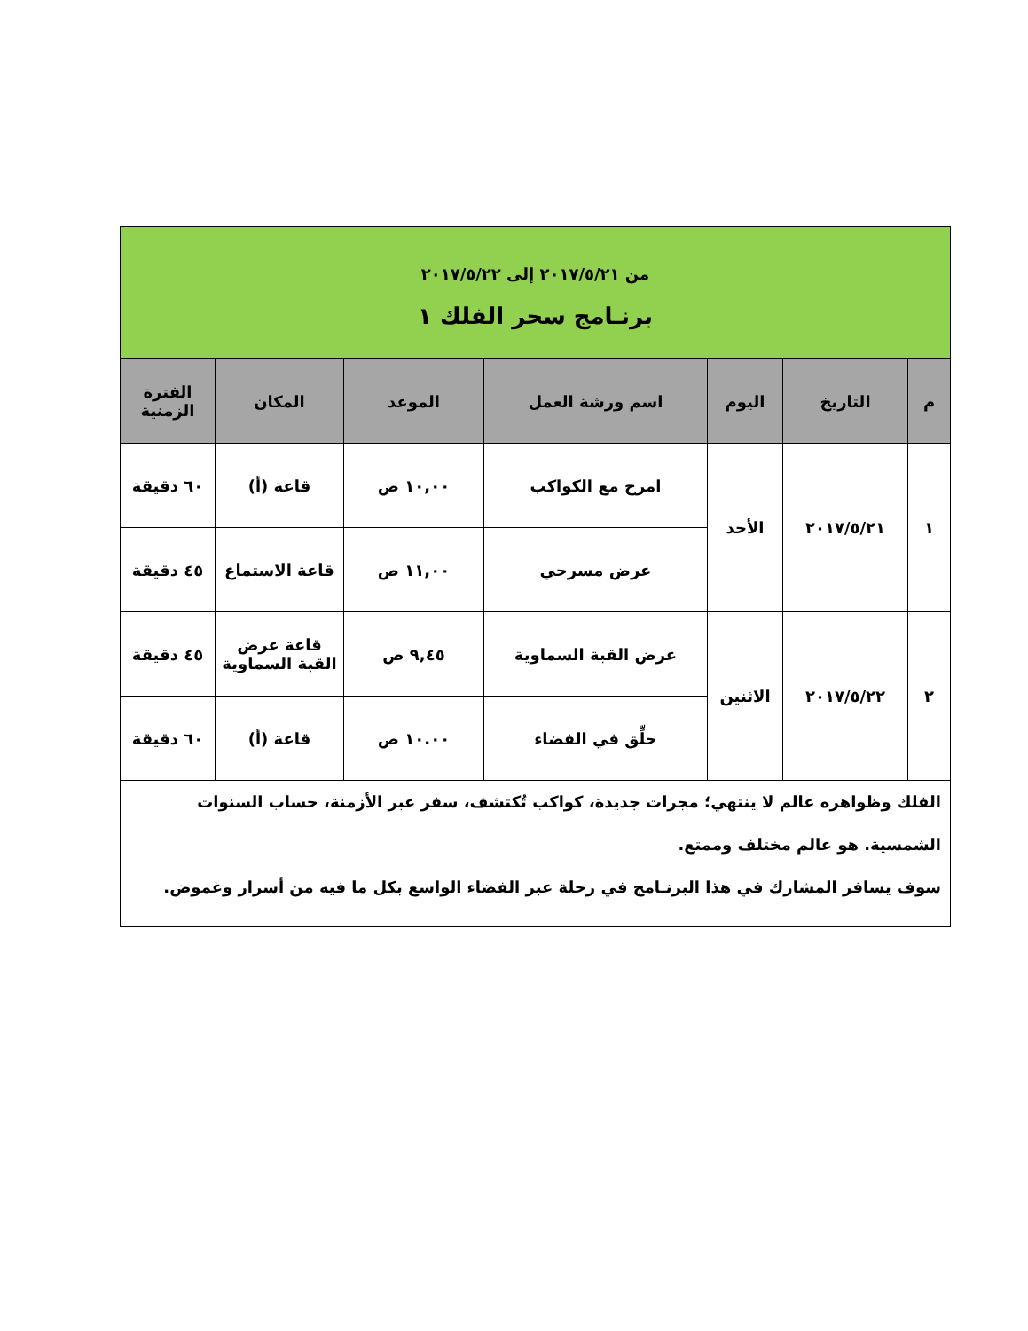| من ٢٠١٧/٥/٢١ إلى ٢٠١٧/٥/٢٢ برنـامج سحر الفلك ١ | | | | | | |
| م | التاريخ | اليوم | اسم ورشة العمل | الموعد | المكان | الفترة الزمنية |
| ١ | ٢٠١٧/٥/٢١ | الأحد | امرح مع الكواكب | ١٠,٠٠ ص | قاعة (أ) | ٦٠ دقيقة |
| | | | عرض مسرحي | ١١,٠٠ ص | قاعة الاستماع | ٤٥ دقيقة |
| ٢ | ٢٠١٧/٥/٢٢ | الاثنين | عرض القبة السماوية | ٩,٤٥ ص | قاعة عرض القبة السماوية | ٤٥ دقيقة |
| | | | حلِّق في الفضاء | ١٠.٠٠ ص | قاعة (أ) | ٦٠ دقيقة |
| الفلك وظواهره عالم لا ينتهي؛ مجرات جديدة، كواكب تُكتشف، سفر عبر الأزمنة، حساب السنوات الشمسية. هو عالم مختلف وممتع. سوف يسافر المشارك في هذا البرنـامج في رحلة عبر الفضاء الواسع بكل ما فيه من أسرار وغموض. | | | | | | |